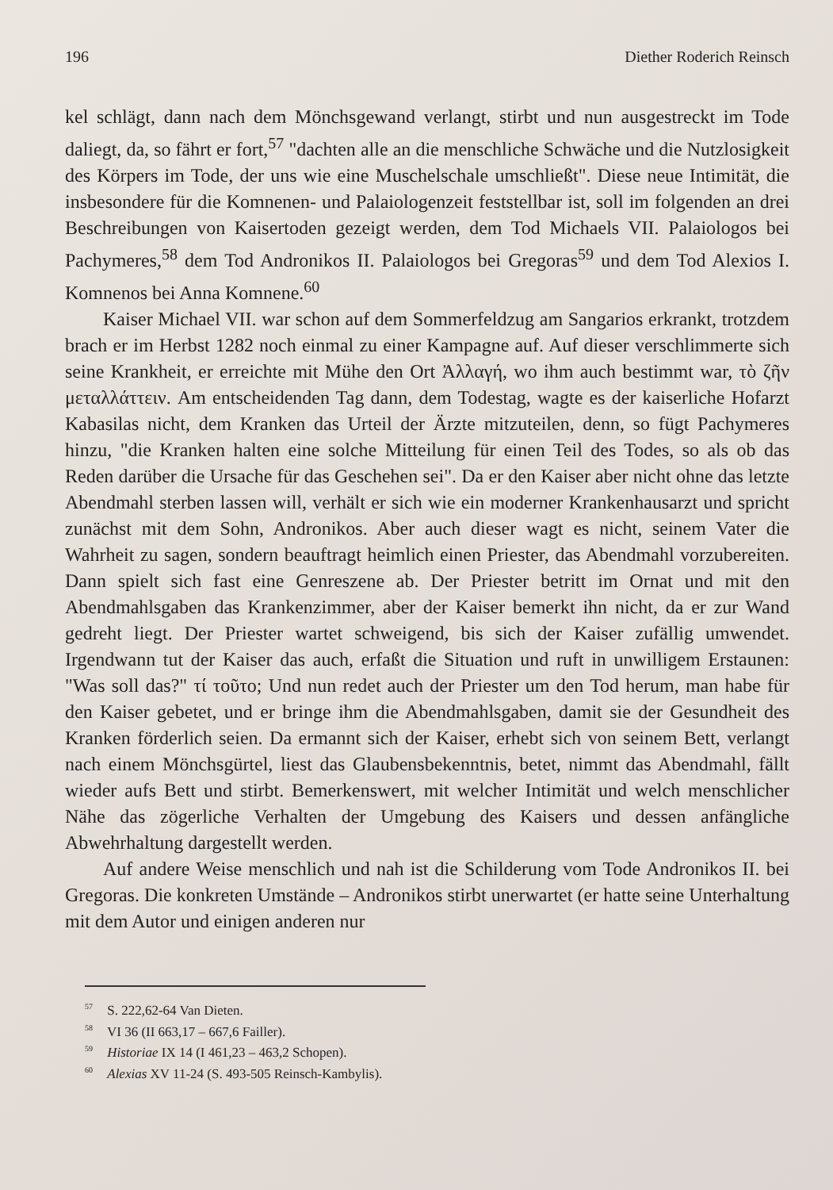196 Diether Roderich Reinsch
kel schlägt, dann nach dem Mönchsgewand verlangt, stirbt und nun ausgestreckt im Tode daliegt, da, so fährt er fort,<sup>57</sup> "dachten alle an die menschliche Schwäche und die Nutzlosigkeit des Körpers im Tode, der uns wie eine Muschelschale umschließt". Diese neue Intimität, die insbesondere für die Komnenen- und Palaiologenzeit feststellbar ist, soll im folgenden an drei Beschreibungen von Kaisertoden gezeigt werden, dem Tod Michaels VII. Palaiologos bei Pachymeres,<sup>58</sup> dem Tod Andronikos II. Palaiologos bei Gregoras<sup>59</sup> und dem Tod Alexios I. Komnenos bei Anna Komnene.<sup>60</sup>
Kaiser Michael VII. war schon auf dem Sommerfeldzug am Sangarios erkrankt, trotzdem brach er im Herbst 1282 noch einmal zu einer Kampagne auf. Auf dieser verschlimmerte sich seine Krankheit, er erreichte mit Mühe den Ort Ἀλλαγή, wo ihm auch bestimmt war, τὸ ζῆν μεταλλάττειν. Am entscheidenden Tag dann, dem Todestag, wagte es der kaiserliche Hofarzt Kabasilas nicht, dem Kranken das Urteil der Ärzte mitzuteilen, denn, so fügt Pachymeres hinzu, "die Kranken halten eine solche Mitteilung für einen Teil des Todes, so als ob das Reden darüber die Ursache für das Geschehen sei". Da er den Kaiser aber nicht ohne das letzte Abendmahl sterben lassen will, verhält er sich wie ein moderner Krankenhausarzt und spricht zunächst mit dem Sohn, Andronikos. Aber auch dieser wagt es nicht, seinem Vater die Wahrheit zu sagen, sondern beauftragt heimlich einen Priester, das Abendmahl vorzubereiten. Dann spielt sich fast eine Genreszene ab. Der Priester betritt im Ornat und mit den Abendmahlsgaben das Krankenzimmer, aber der Kaiser bemerkt ihn nicht, da er zur Wand gedreht liegt. Der Priester wartet schweigend, bis sich der Kaiser zufällig umwendet. Irgendwann tut der Kaiser das auch, erfaßt die Situation und ruft in unwilligem Erstaunen: "Was soll das?" τί τοῦτο; Und nun redet auch der Priester um den Tod herum, man habe für den Kaiser gebetet, und er bringe ihm die Abendmahlsgaben, damit sie der Gesundheit des Kranken förderlich seien. Da ermannt sich der Kaiser, erhebt sich von seinem Bett, verlangt nach einem Mönchsgürtel, liest das Glaubensbekenntnis, betet, nimmt das Abendmahl, fällt wieder aufs Bett und stirbt. Bemerkenswert, mit welcher Intimität und welch menschlicher Nähe das zögerliche Verhalten der Umgebung des Kaisers und dessen anfängliche Abwehrhaltung dargestellt werden.
Auf andere Weise menschlich und nah ist die Schilderung vom Tode Andronikos II. bei Gregoras. Die konkreten Umstände – Andronikos stirbt unerwartet (er hatte seine Unterhaltung mit dem Autor und einigen anderen nur
<sup>57</sup> S. 222,62-64 Van Dieten.
<sup>58</sup> VI 36 (II 663,17 – 667,6 Failler).
<sup>59</sup> Historiae IX 14 (I 461,23 – 463,2 Schopen).
<sup>60</sup> Alexias XV 11-24 (S. 493-505 Reinsch-Kambylis).